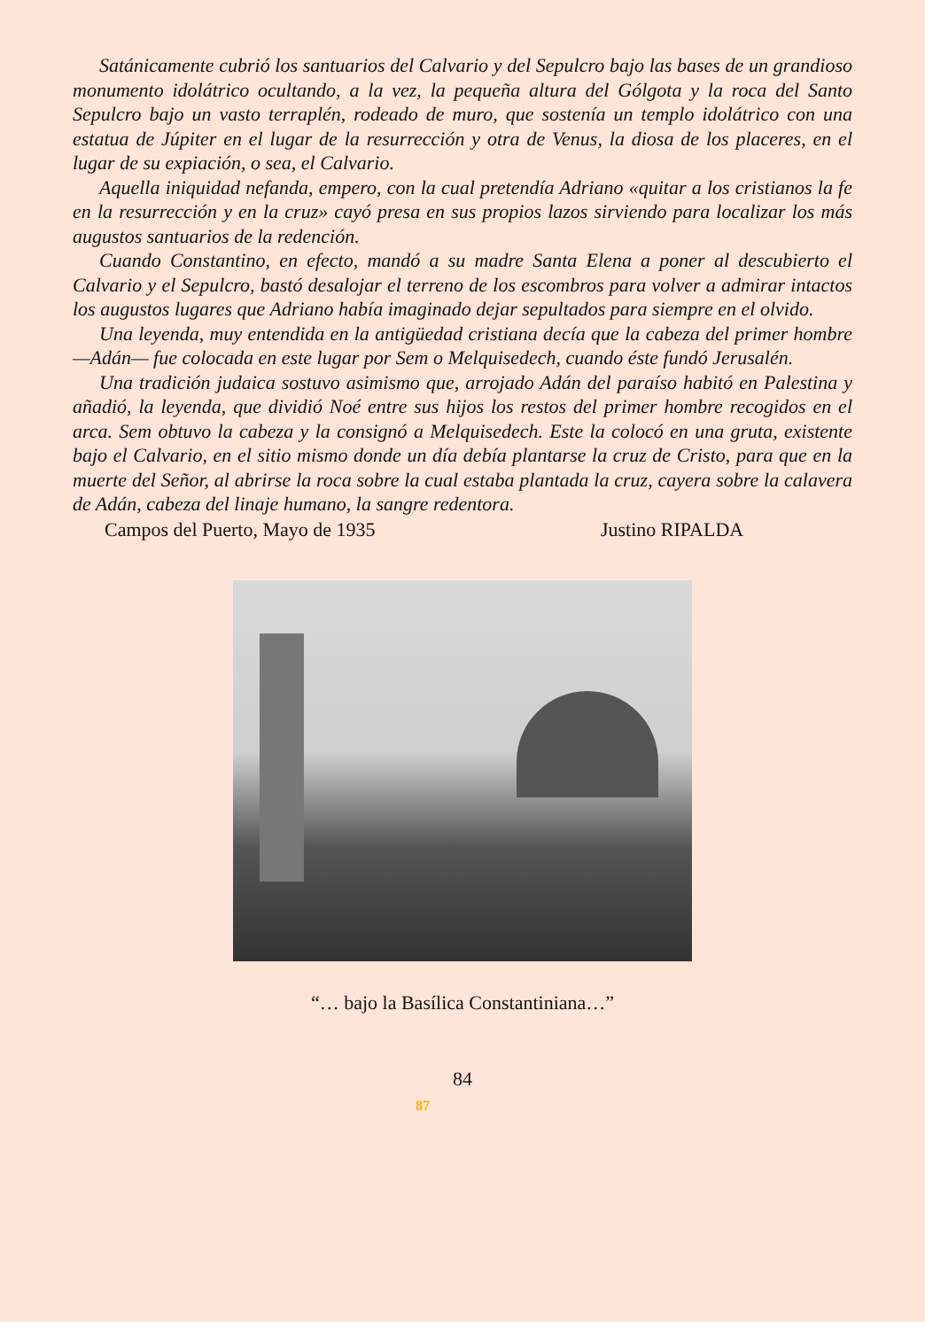Satánicamente cubrió los santuarios del Calvario y del Sepulcro bajo las bases de un grandioso monumento idolátrico ocultando, a la vez, la pequeña altura del Gólgota y la roca del Santo Sepulcro bajo un vasto terraplén, rodeado de muro, que sostenía un templo idolátrico con una estatua de Júpiter en el lugar de la resurrección y otra de Venus, la diosa de los placeres, en el lugar de su expiación, o sea, el Calvario.
Aquella iniquidad nefanda, empero, con la cual pretendía Adriano «quitar a los cristianos la fe en la resurrección y en la cruz» cayó presa en sus propios lazos sirviendo para localizar los más augustos santuarios de la redención.
Cuando Constantino, en efecto, mandó a su madre Santa Elena a poner al descubierto el Calvario y el Sepulcro, bastó desalojar el terreno de los escombros para volver a admirar intactos los augustos lugares que Adriano había imaginado dejar sepultados para siempre en el olvido.
Una leyenda, muy entendida en la antigüedad cristiana decía que la cabeza del primer hombre —Adán— fue colocada en este lugar por Sem o Melquisedech, cuando éste fundó Jerusalén.
Una tradición judaica sostuvo asimismo que, arrojado Adán del paraíso habitó en Palestina y añadió, la leyenda, que dividió Noé entre sus hijos los restos del primer hombre recogidos en el arca. Sem obtuvo la cabeza y la consignó a Melquisedech. Este la colocó en una gruta, existente bajo el Calvario, en el sitio mismo donde un día debía plantarse la cruz de Cristo, para que en la muerte del Señor, al abrirse la roca sobre la cual estaba plantada la cruz, cayera sobre la calavera de Adán, cabeza del linaje humano, la sangre redentora.
Campos del Puerto, Mayo de 1935 Justino RIPALDA
“… bajo la Basílica Constantiniana…”
84
87